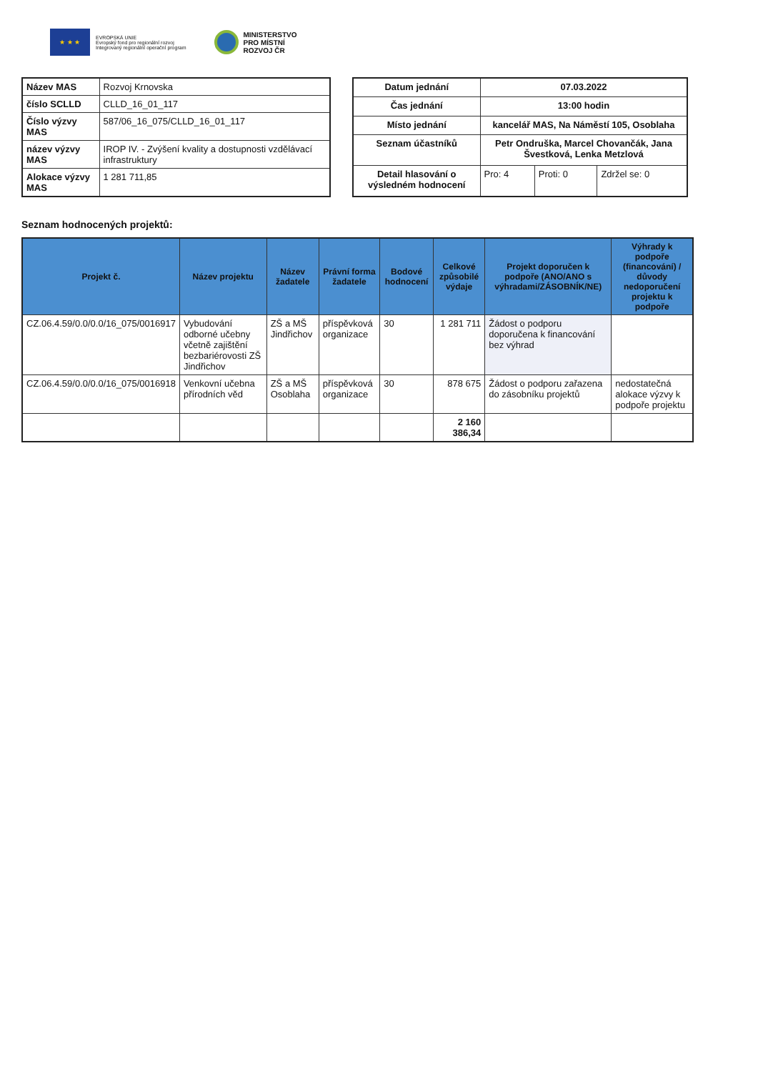★ ★ ★
EVROPSKÁ UNIE
Evropský fond pro regionální rozvoj
Integrovaný regionální operační program
MINISTERSTVO
PRO MÍSTNÍ
ROZVOJ ČR
| Název MAS | Rozvoj Krnovska |
| číslo SCLLD | CLLD_16_01_117 |
| Číslo výzvy MAS | 587/06_16_075/CLLD_16_01_117 |
| název výzvy MAS | IROP IV. - Zvýšení kvality a dostupnosti vzdělávací infrastruktury |
| Alokace výzvy MAS | 1 281 711,85 |
| Datum jednání | 07.03.2022 | | |
| Čas jednání | 13:00 hodin | | |
| Místo jednání | kancelář MAS, Na Náměstí 105, Osoblaha | | |
| Seznam účastníků | Petr Ondruška, Marcel Chovančák, Jana Švestková, Lenka Metzlová | | |
| Detail hlasování o výsledném hodnocení | Pro: 4 | Proti: 0 | Zdržel se: 0 |
Seznam hodnocených projektů:
| Projekt č. | Název projektu | Název žadatele | Právní forma žadatele | Bodové hodnocení | Celkové způsobilé výdaje | Projekt doporučen k podpoře (ANO/ANO s výhradami/ZÁSOBNÍK/NE) | Výhrady k podpoře (financování) / důvody nedoporučení projektu k podpoře |
| --- | --- | --- | --- | --- | --- | --- | --- |
| CZ.06.4.59/0.0/0.0/16_075/0016917 | Vybudování odborné učebny včetně zajištění bezbariérovosti ZŠ Jindřichov | ZŠ a MŠ Jindřichov | příspěvková organizace | 30 | 1 281 711 | Žádost o podporu doporučena k financování bez výhrad | |
| CZ.06.4.59/0.0/0.0/16_075/0016918 | Venkovní učebna přírodních věd | ZŠ a MŠ Osoblaha | příspěvková organizace | 30 | 878 675 | Žádost o podporu zařazena do zásobníku projektů | nedostatečná alokace výzvy k podpoře projektu |
| | | | | | 2 160 386,34 | | |